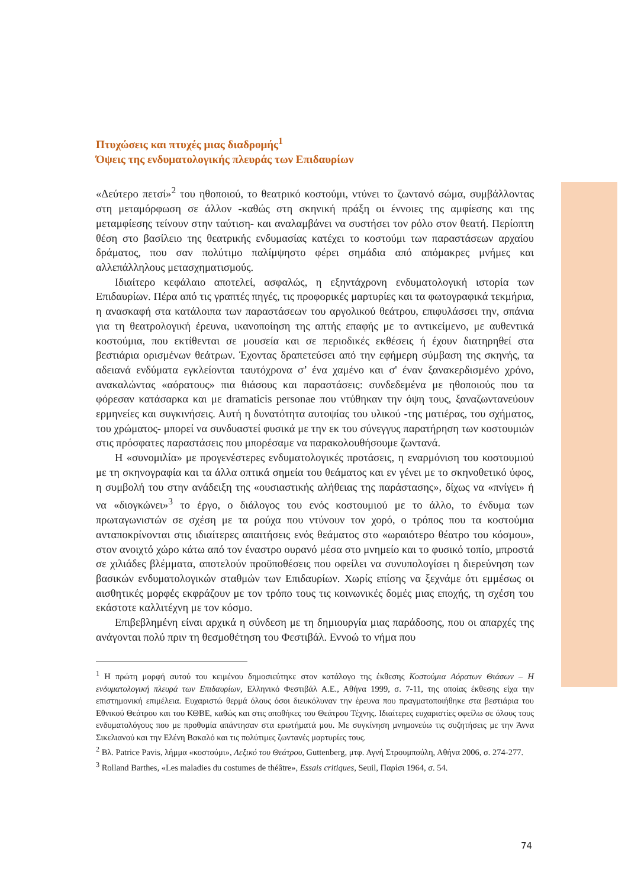Πτυχώσεις και πτυχές μιας διαδρομής<sup>1</sup>
Όψεις της ενδυματολογικής πλευράς των Επιδαυρίων
«Δεύτερο πετσί»<sup>2</sup> του ηθοποιού, το θεατρικό κοστούμι, ντύνει το ζωντανό σώμα, συμβάλλοντας στη μεταμόρφωση σε άλλον -καθώς στη σκηνική πράξη οι έννοιες της αμφίεσης και της μεταμφίεσης τείνουν στην ταύτιση- και αναλαμβάνει να συστήσει τον ρόλο στον θεατή. Περίοπτη θέση στο βασίλειο της θεατρικής ενδυμασίας κατέχει το κοστούμι των παραστάσεων αρχαίου δράματος, που σαν πολύτιμο παλίμψηστο φέρει σημάδια από απόμακρες μνήμες και αλλεπάλληλους μετασχηματισμούς.
Ιδιαίτερο κεφάλαιο αποτελεί, ασφαλώς, η εξηντάχρονη ενδυματολογική ιστορία των Επιδαυρίων. Πέρα από τις γραπτές πηγές, τις προφορικές μαρτυρίες και τα φωτογραφικά τεκμήρια, η ανασκαφή στα κατάλοιπα των παραστάσεων του αργολικού θεάτρου, επιφυλάσσει την, σπάνια για τη θεατρολογική έρευνα, ικανοποίηση της απτής επαφής με το αντικείμενο, με αυθεντικά κοστούμια, που εκτίθενται σε μουσεία και σε περιοδικές εκθέσεις ή έχουν διατηρηθεί στα βεστιάρια ορισμένων θεάτρων. Έχοντας δραπετεύσει από την εφήμερη σύμβαση της σκηνής, τα αδειανά ενδύματα εγκλείονται ταυτόχρονα σ’ ένα χαμένο και σ' έναν ξανακερδισμένο χρόνο, ανακαλώντας «αόρατους» πια θιάσους και παραστάσεις: συνδεδεμένα με ηθοποιούς που τα φόρεσαν κατάσαρκα και με dramaticis personae που ντύθηκαν την όψη τους, ξαναζωντανεύουν ερμηνείες και συγκινήσεις. Αυτή η δυνατότητα αυτοψίας του υλικού -της ματιέρας, του σχήματος, του χρώματος- μπορεί να συνδυαστεί φυσικά με την εκ του σύνεγγυς παρατήρηση των κοστουμιών στις πρόσφατες παραστάσεις που μπορέσαμε να παρακολουθήσουμε ζωντανά.
Η «συνομιλία» με προγενέστερες ενδυματολογικές προτάσεις, η εναρμόνιση του κοστουμιού με τη σκηνογραφία και τα άλλα οπτικά σημεία του θεάματος και εν γένει με το σκηνοθετικό ύφος, η συμβολή του στην ανάδειξη της «ουσιαστικής αλήθειας της παράστασης», δίχως να «πνίγει» ή να «διογκώνει»<sup>3</sup> το έργο, ο διάλογος του ενός κοστουμιού με το άλλο, το ένδυμα των πρωταγωνιστών σε σχέση με τα ρούχα που ντύνουν τον χορό, ο τρόπος που τα κοστούμια ανταποκρίνονται στις ιδιαίτερες απαιτήσεις ενός θεάματος στο «ωραιότερο θέατρο του κόσμου», στον ανοιχτό χώρο κάτω από τον έναστρο ουρανό μέσα στο μνημείο και το φυσικό τοπίο, μπροστά σε χιλιάδες βλέμματα, αποτελούν προϋποθέσεις που οφείλει να συνυπολογίσει η διερεύνηση των βασικών ενδυματολογικών σταθμών των Επιδαυρίων. Χωρίς επίσης να ξεχνάμε ότι εμμέσως οι αισθητικές μορφές εκφράζουν με τον τρόπο τους τις κοινωνικές δομές μιας εποχής, τη σχέση του εκάστοτε καλλιτέχνη με τον κόσμο.
Επιβεβλημένη είναι αρχικά η σύνδεση με τη δημιουργία μιας παράδοσης, που οι απαρχές της ανάγονται πολύ πριν τη θεσμοθέτηση του Φεστιβάλ. Εννοώ το νήμα που
<sup>1</sup> Η πρώτη μορφή αυτού του κειμένου δημοσιεύτηκε στον κατάλογο της έκθεσης Κοστούμια Αόρατων Θιάσων – Η ενδυματολογική πλευρά των Επιδαυρίων, Ελληνικό Φεστιβάλ Α.Ε., Αθήνα 1999, σ. 7-11, της οποίας έκθεσης είχα την επιστημονική επιμέλεια. Ευχαριστώ θερμά όλους όσοι διευκόλυναν την έρευνα που πραγματοποιήθηκε στα βεστιάρια του Εθνικού Θεάτρου και του ΚΘΒΕ, καθώς και στις αποθήκες του Θεάτρου Τέχνης. Ιδιαίτερες ευχαριστίες οφείλω σε όλους τους ενδυματολόγους που με προθυμία απάντησαν στα ερωτήματά μου. Με συγκίνηση μνημονεύω τις συζητήσεις με την Άννα Σικελιανού και την Ελένη Βακαλό και τις πολύτιμες ζωντανές μαρτυρίες τους.
<sup>2</sup> Βλ. Patrice Pavis, λήμμα «κοστούμι», Λεξικό του Θεάτρου, Guttenberg, μτφ. Αγνή Στρουμπούλη, Αθήνα 2006, σ. 274-277.
<sup>3</sup> Rolland Barthes, «Les maladies du costumes de théâtre», Essais critiques, Seuil, Παρίσι 1964, σ. 54.
74